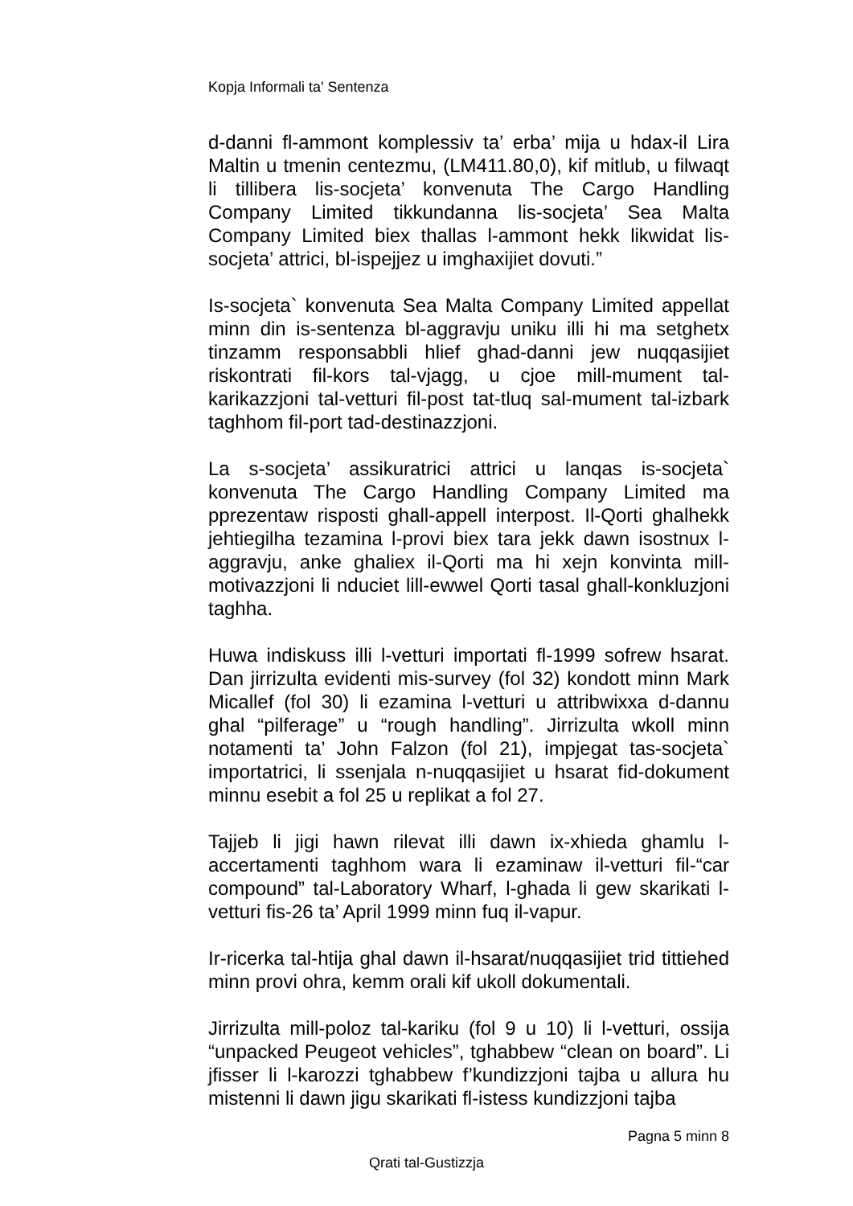Kopja Informali ta' Sentenza
d-danni fl-ammont komplessiv ta’ erba’ mija u hdax-il Lira Maltin u tmenin centezmu, (LM411.80,0), kif mitlub, u filwaqt li tillibera lis-socjeta’ konvenuta The Cargo Handling Company Limited tikkundanna lis-socjeta’ Sea Malta Company Limited biex thallas l-ammont hekk likwidat lis-socjeta’ attrici, bl-ispejjez u imghaxijiet dovuti.”
Is-socjeta` konvenuta Sea Malta Company Limited appellat minn din is-sentenza bl-aggravju uniku illi hi ma setghetx tinzamm responsabbli hlief ghad-danni jew nuqqasijiet riskontrati fil-kors tal-vjagg, u cjoe mill-mument tal-karikazzjoni tal-vetturi fil-post tat-tluq sal-mument tal-izbark taghhom fil-port tad-destinazzjoni.
La s-socjeta’ assikuratrici attrici u lanqas is-socjeta` konvenuta The Cargo Handling Company Limited ma pprezentaw risposti ghall-appell interpost. Il-Qorti ghalhekk jehtiegilha tezamina l-provi biex tara jekk dawn isostnux l-aggravju, anke ghaliex il-Qorti ma hi xejn konvinta mill-motivazzjoni li nduciet lill-ewwel Qorti tasal ghall-konkluzjoni taghha.
Huwa indiskuss illi l-vetturi importati fl-1999 sofrew hsarat. Dan jirrizulta evidenti mis-survey (fol 32) kondott minn Mark Micallef (fol 30) li ezamina l-vetturi u attribwixxa d-dannu ghal “pilferage” u “rough handling”. Jirrizulta wkoll minn notamenti ta’ John Falzon (fol 21), impjegat tas-socjeta` importatrici, li ssenjala n-nuqqasijiet u hsarat fid-dokument minnu esebit a fol 25 u replikat a fol 27.
Tajjeb li jigi hawn rilevat illi dawn ix-xhieda ghamlu l-accertamenti taghhom wara li ezaminaw il-vetturi fil-“car compound” tal-Laboratory Wharf, l-ghada li gew skarikati l-vetturi fis-26 ta’ April 1999 minn fuq il-vapur.
Ir-ricerka tal-htija ghal dawn il-hsarat/nuqqasijiet trid tittiehed minn provi ohra, kemm orali kif ukoll dokumentali.
Jirrizulta mill-poloz tal-kariku (fol 9 u 10) li l-vetturi, ossija “unpacked Peugeot vehicles”, tghabbew “clean on board”. Li jfisser li l-karozzi tghabbew f’kundizzjoni tajba u allura hu mistenni li dawn jigu skarikati fl-istess kundizzjoni tajba
Pagna 5 minn 8
Qrati tal-Gustizzja